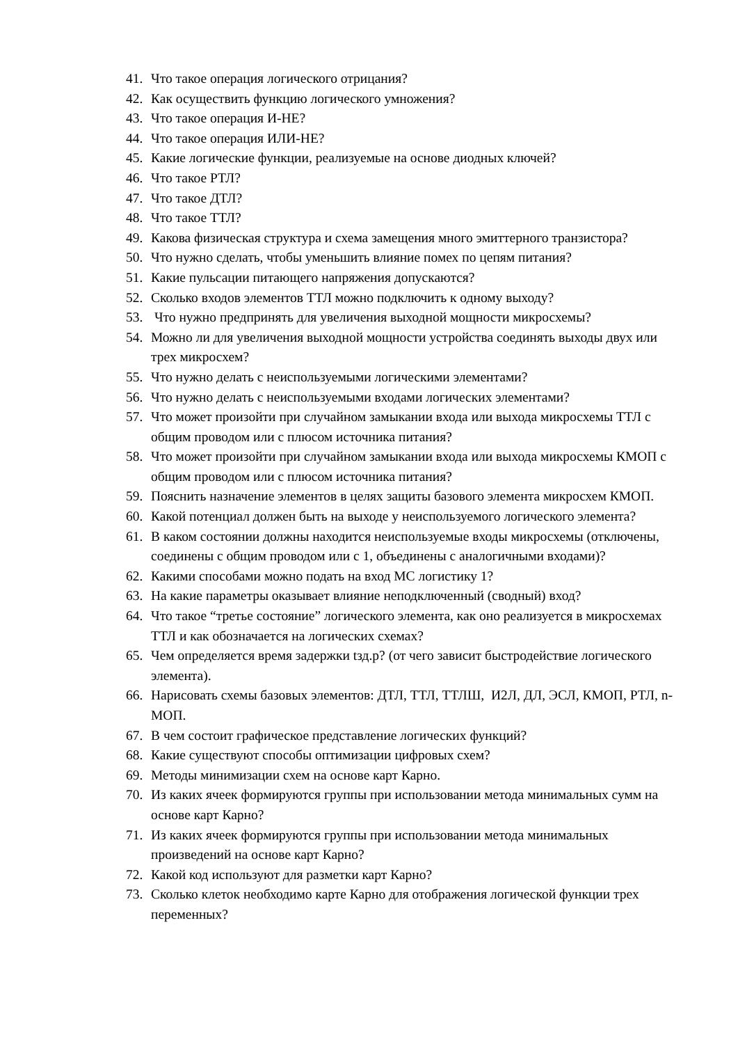41. Что такое операция логического отрицания?
42. Как осуществить функцию логического умножения?
43. Что такое операция И-НЕ?
44. Что такое операция ИЛИ-НЕ?
45. Какие логические функции, реализуемые на основе диодных ключей?
46. Что такое РТЛ?
47. Что такое ДТЛ?
48. Что такое ТТЛ?
49. Какова физическая структура и схема замещения много эмиттерного транзистора?
50. Что нужно сделать, чтобы уменьшить влияние помех по цепям питания?
51. Какие пульсации питающего напряжения допускаются?
52. Сколько входов элементов ТТЛ можно подключить к одному выходу?
53. Что нужно предпринять для увеличения выходной мощности микросхемы?
54. Можно ли для увеличения выходной мощности устройства соединять выходы двух или трех микросхем?
55. Что нужно делать с неиспользуемыми логическими элементами?
56. Что нужно делать с неиспользуемыми входами логических элементами?
57. Что может произойти при случайном замыкании входа или выхода микросхемы ТТЛ с общим проводом или с плюсом источника питания?
58. Что может произойти при случайном замыкании входа или выхода микросхемы КМОП с общим проводом или с плюсом источника питания?
59. Пояснить назначение элементов в целях защиты базового элемента микросхем КМОП.
60. Какой потенциал должен быть на выходе у неиспользуемого логического элемента?
61. В каком состоянии должны находится неиспользуемые входы микросхемы (отключены, соединены с общим проводом или с 1, объединены с аналогичными входами)?
62. Какими способами можно подать на вход МС логистику 1?
63. На какие параметры оказывает влияние неподключенный (сводный) вход?
64. Что такое “третье состояние” логического элемента, как оно реализуется в микросхемах ТТЛ и как обозначается на логических схемах?
65. Чем определяется время задержки tзд.р? (от чего зависит быстродействие логического элемента).
66. Нарисовать схемы базовых элементов: ДТЛ, ТТЛ, ТТЛШ, И2Л, ДЛ, ЭСЛ, КМОП, РТЛ, n-МОП.
67. В чем состоит графическое представление логических функций?
68. Какие существуют способы оптимизации цифровых схем?
69. Методы минимизации схем на основе карт Карно.
70. Из каких ячеек формируются группы при использовании метода минимальных сумм на основе карт Карно?
71. Из каких ячеек формируются группы при использовании метода минимальных произведений на основе карт Карно?
72. Какой код используют для разметки карт Карно?
73. Сколько клеток необходимо карте Карно для отображения логической функции трех переменных?